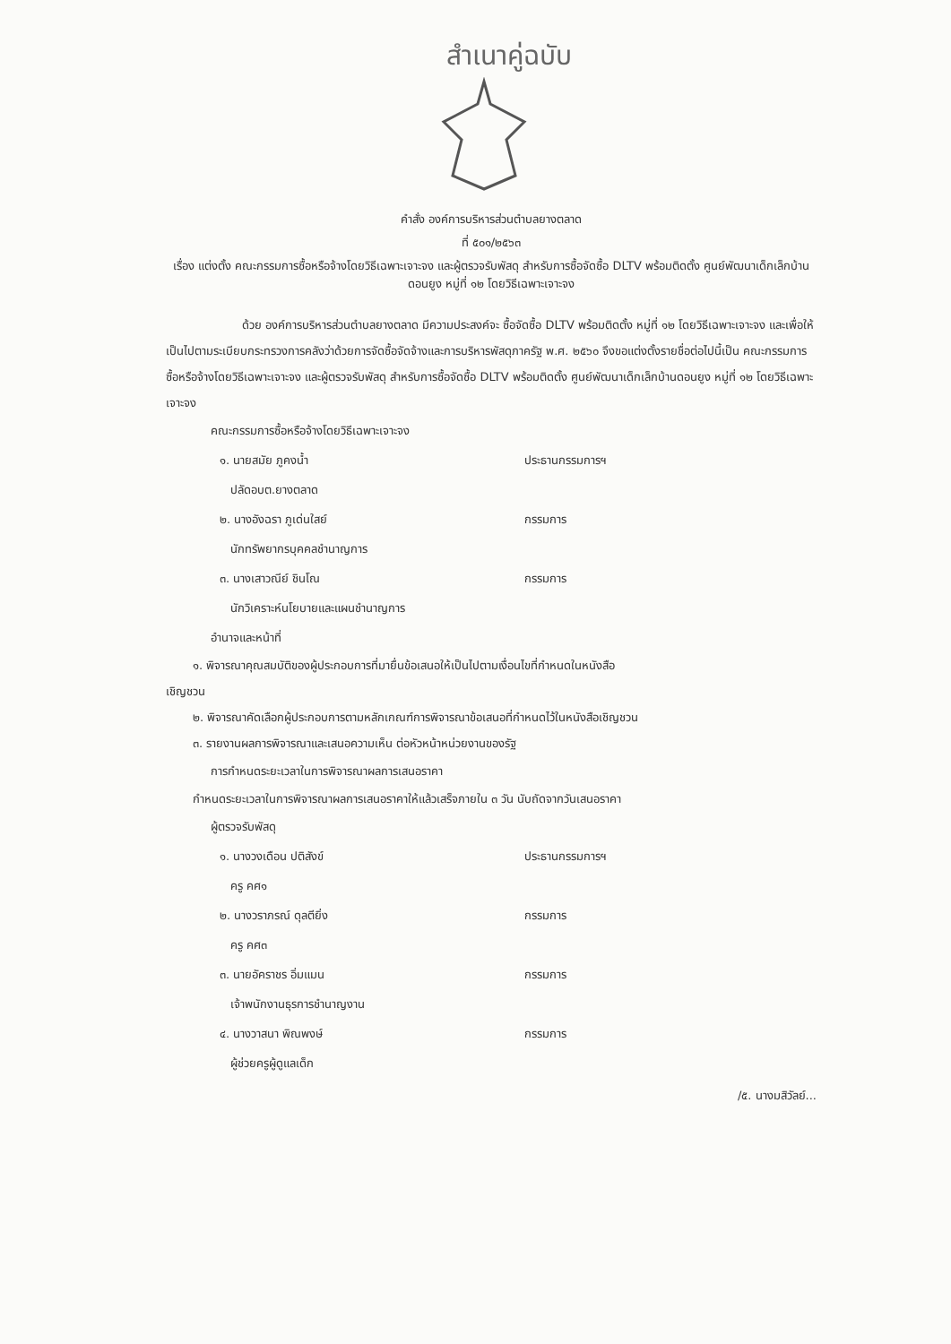สำเนาคู่ฉบับ
คำสั่ง องค์การบริหารส่วนตำบลยางตลาด
ที่ ๕๐๑/๒๕๖๓
เรื่อง แต่งตั้ง คณะกรรมการซื้อหรือจ้างโดยวิธีเฉพาะเจาะจง และผู้ตรวจรับพัสดุ สำหรับการซื้อจัดซื้อ DLTV พร้อมติดตั้ง ศูนย์พัฒนาเด็กเล็กบ้านดอนยูง หมู่ที่ ๑๒ โดยวิธีเฉพาะเจาะจง
ด้วย องค์การบริหารส่วนตำบลยางตลาด มีความประสงค์จะ ซื้อจัดซื้อ DLTV พร้อมติดตั้ง หมู่ที่ ๑๒ โดยวิธีเฉพาะเจาะจง และเพื่อให้เป็นไปตามระเบียบกระทรวงการคลังว่าด้วยการจัดซื้อจัดจ้างและการบริหารพัสดุภาครัฐ พ.ศ. ๒๕๖๐ จึงขอแต่งตั้งรายชื่อต่อไปนี้เป็น คณะกรรมการซื้อหรือจ้างโดยวิธีเฉพาะเจาะจง และผู้ตรวจรับพัสดุ สำหรับการซื้อจัดซื้อ DLTV พร้อมติดตั้ง ศูนย์พัฒนาเด็กเล็กบ้านดอนยูง หมู่ที่ ๑๒ โดยวิธีเฉพาะเจาะจง
คณะกรรมการซื้อหรือจ้างโดยวิธีเฉพาะเจาะจง
๑. นายสมัย ภูคงน้ำ ประธานกรรมการฯ
ปลัดอบต.ยางตลาด
๒. นางอังฉรา ภูเด่นใสย์ กรรมการ
นักทรัพยากรบุคคลชำนาญการ
๓. นางเสาวณีย์ ชินโณ กรรมการ
นักวิเคราะห์นโยบายและแผนชำนาญการ
อำนาจและหน้าที่
๑. พิจารณาคุณสมบัติของผู้ประกอบการที่มายื่นข้อเสนอให้เป็นไปตามเงื่อนไขที่กำหนดในหนังสือ
เชิญชวน
๒. พิจารณาคัดเลือกผู้ประกอบการตามหลักเกณฑ์การพิจารณาข้อเสนอที่กำหนดไว้ในหนังสือเชิญชวน
๓. รายงานผลการพิจารณาและเสนอความเห็น ต่อหัวหน้าหน่วยงานของรัฐ
การกำหนดระยะเวลาในการพิจารณาผลการเสนอราคา
กำหนดระยะเวลาในการพิจารณาผลการเสนอราคาให้แล้วเสร็จภายใน ๓ วัน นับถัดจากวันเสนอราคา
ผู้ตรวจรับพัสดุ
๑. นางวงเดือน ปติสังข์ ประธานกรรมการฯ
ครู คศ๑
๒. นางวราภรณ์ ดุลตียิ่ง กรรมการ
ครู คศ๓
๓. นายอัคราชร อิ่มแมน กรรมการ
เจ้าพนักงานธุรการชำนาญงาน
๔. นางวาสนา พิณพงษ์ กรรมการ
ผู้ช่วยครูผู้ดูแลเด็ก
/๕. นางมสิวัลย์...